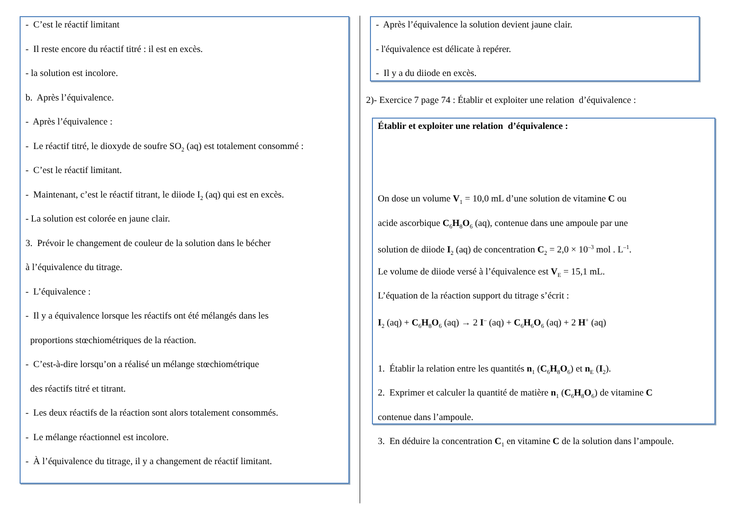- C’est le réactif limitant
- Il reste encore du réactif titré : il est en excès.
- la solution est incolore.
b. Après l’équivalence.
- Après l’équivalence :
- Le réactif titré, le dioxyde de soufre SO<sub>2</sub> (aq) est totalement consommé :
- C’est le réactif limitant.
- Maintenant, c’est le réactif titrant, le diiode I<sub>2</sub> (aq) qui est en excès.
- La solution est colorée en jaune clair.
3. Prévoir le changement de couleur de la solution dans le bécher
à l’équivalence du titrage.
- L’équivalence :
- Il y a équivalence lorsque les réactifs ont été mélangés dans les
proportions stœchiométriques de la réaction.
- C’est-à-dire lorsqu’on a réalisé un mélange stœchiométrique
des réactifs titré et titrant.
- Les deux réactifs de la réaction sont alors totalement consommés.
- Le mélange réactionnel est incolore.
- À l’équivalence du titrage, il y a changement de réactif limitant.
- Après l’équivalence la solution devient jaune clair.
- l'équivalence est délicate à repérer.
- Il y a du diiode en excès.
2)- Exercice 7 page 74 : Établir et exploiter une relation d’équivalence :
Établir et exploiter une relation d’équivalence :
On dose un volume V<sub>1</sub> = 10,0 mL d’une solution de vitamine C ou
acide ascorbique C<sub>6</sub>H<sub>8</sub>O<sub>6</sub> (aq), contenue dans une ampoule par une
solution de diiode I<sub>2</sub> (aq) de concentration C<sub>2</sub> = 2,0 × 10<sup>–3</sup> mol . L<sup>–1</sup>.
Le volume de diiode versé à l’équivalence est V<sub>E</sub> = 15,1 mL.
L’équation de la réaction support du titrage s’écrit :
I<sub>2</sub> (aq) + C<sub>6</sub>H<sub>8</sub>O<sub>6</sub> (aq) → 2 I<sup>–</sup> (aq) + C<sub>6</sub>H<sub>6</sub>O<sub>6</sub> (aq) + 2 H<sup>+</sup> (aq)
1. Établir la relation entre les quantités n<sub>1</sub> (C<sub>6</sub>H<sub>8</sub>O<sub>6</sub>) et n<sub>E</sub> (I<sub>2</sub>).
2. Exprimer et calculer la quantité de matière n<sub>1</sub> (C<sub>6</sub>H<sub>8</sub>O<sub>6</sub>) de vitamine C
contenue dans l’ampoule.
3. En déduire la concentration C<sub>1</sub> en vitamine C de la solution dans l’ampoule.